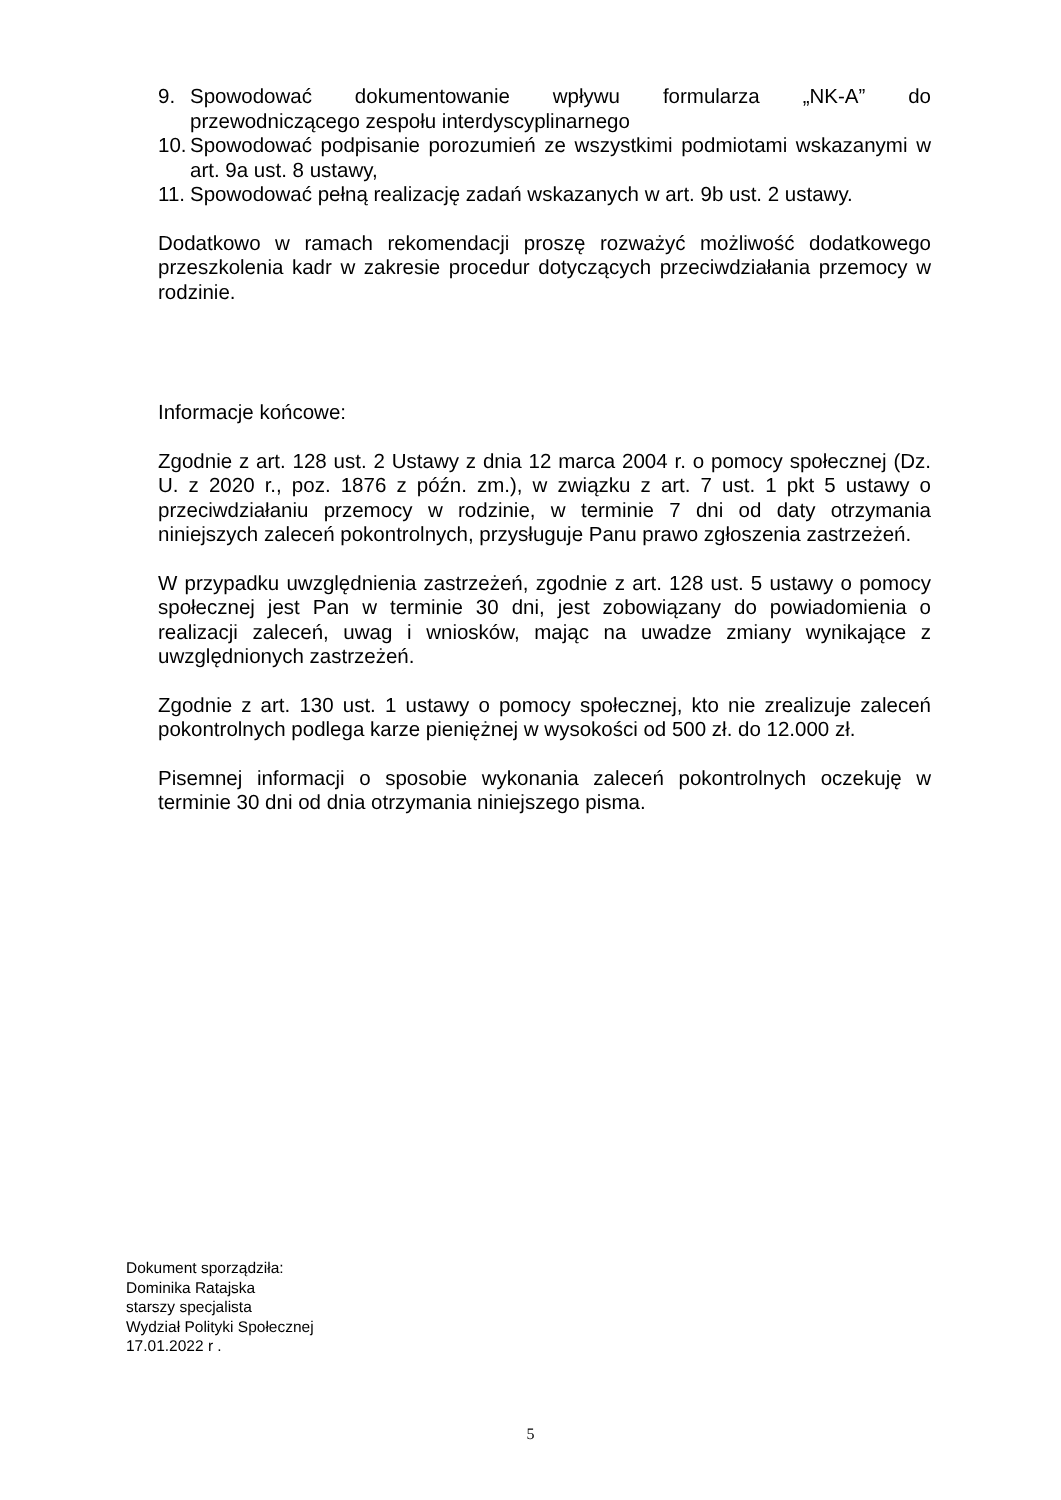9. Spowodować dokumentowanie wpływu formularza „NK-A” do
przewodniczącego zespołu interdyscyplinarnego
10. Spowodować podpisanie porozumień ze wszystkimi podmiotami wskazanymi w art. 9a ust. 8 ustawy,
11. Spowodować pełną realizację zadań wskazanych w art. 9b ust. 2 ustawy.
Dodatkowo w ramach rekomendacji proszę rozważyć możliwość dodatkowego przeszkolenia kadr w zakresie procedur dotyczących przeciwdziałania przemocy w rodzinie.
Informacje końcowe:
Zgodnie z art. 128 ust. 2 Ustawy z dnia 12 marca 2004 r. o pomocy społecznej (Dz. U. z 2020 r., poz. 1876 z późn. zm.), w związku z art. 7 ust. 1 pkt 5 ustawy o przeciwdziałaniu przemocy w rodzinie, w terminie 7 dni od daty otrzymania niniejszych zaleceń pokontrolnych, przysługuje Panu prawo zgłoszenia zastrzeżeń.
W przypadku uwzględnienia zastrzeżeń, zgodnie z art. 128 ust. 5 ustawy o pomocy społecznej jest Pan w terminie 30 dni, jest zobowiązany do powiadomienia o realizacji zaleceń, uwag i wniosków, mając na uwadze zmiany wynikające z uwzględnionych zastrzeżeń.
Zgodnie z art. 130 ust. 1 ustawy o pomocy społecznej, kto nie zrealizuje zaleceń pokontrolnych podlega karze pieniężnej w wysokości od 500 zł. do 12.000 zł.
Pisemnej informacji o sposobie wykonania zaleceń pokontrolnych oczekuję w terminie 30 dni od dnia otrzymania niniejszego pisma.
Dokument sporządziła:
Dominika Ratajska
starszy specjalista
Wydział Polityki Społecznej
17.01.2022 r .
5